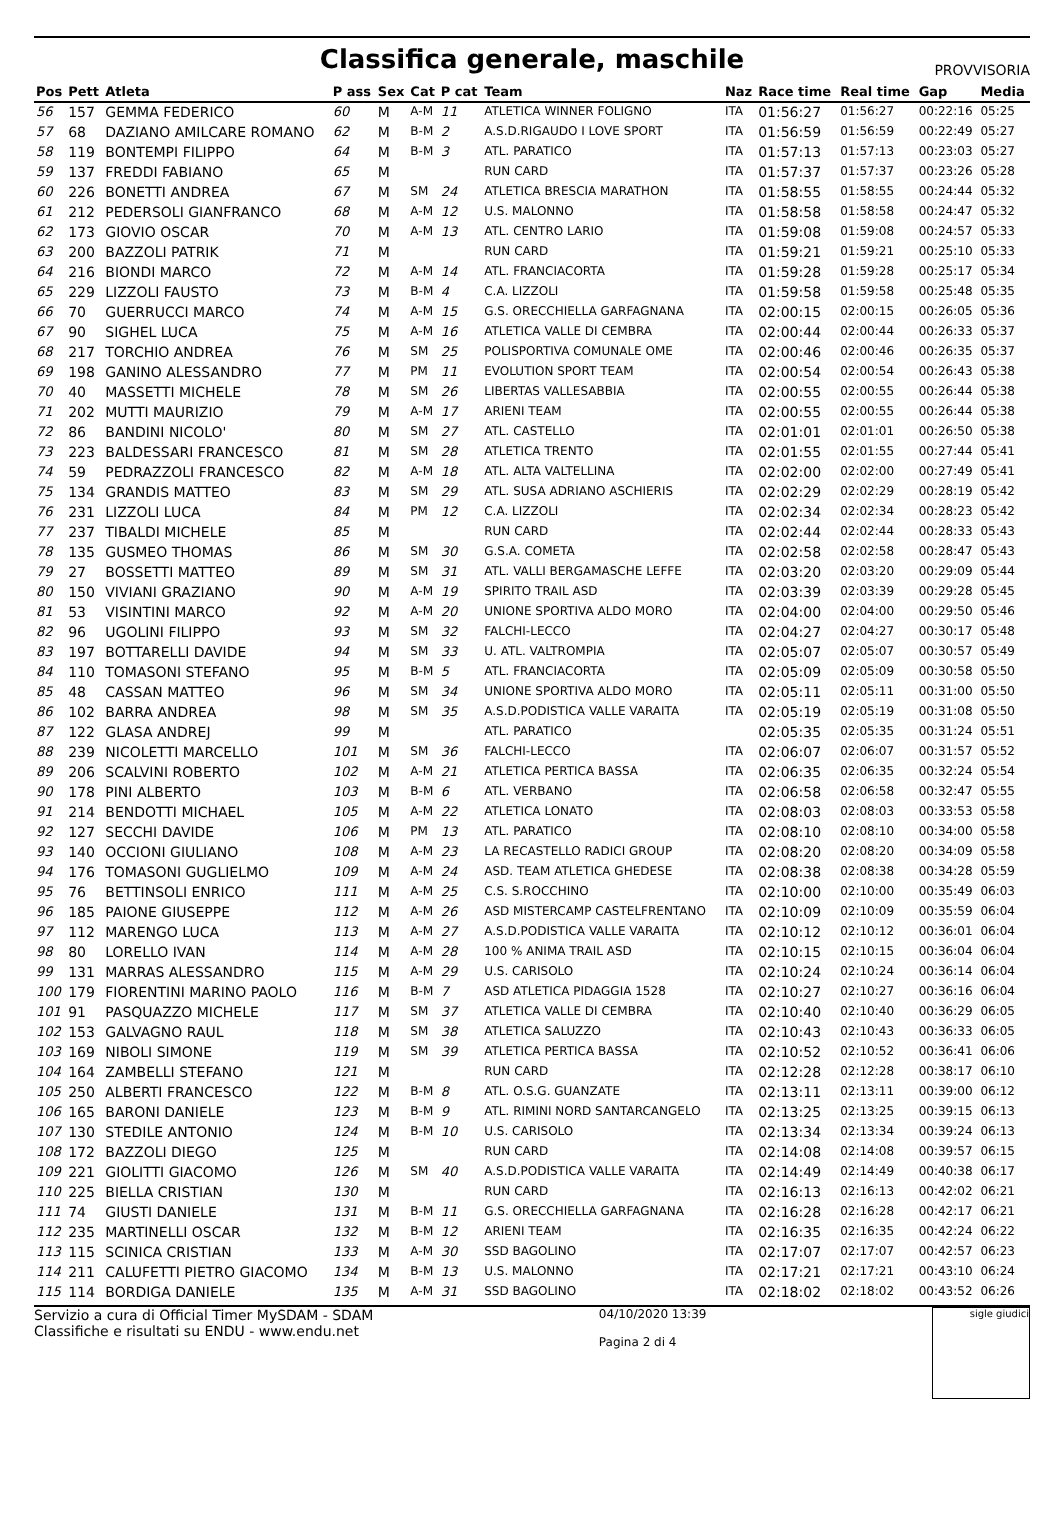Classifica generale, maschile
PROVVISORIA
| Pos | Pett | Atleta | P ass | Sex | Cat | P cat | Team | Naz | Race time | Real time | Gap | Media |
| --- | --- | --- | --- | --- | --- | --- | --- | --- | --- | --- | --- | --- |
| 56 | 157 | GEMMA FEDERICO | 60 | M | A-M | 11 | ATLETICA WINNER FOLIGNO | ITA | 01:56:27 | 01:56:27 | 00:22:16 | 05:25 |
| 57 | 68 | DAZIANO AMILCARE ROMANO | 62 | M | B-M | 2 | A.S.D.RIGAUDO I LOVE SPORT | ITA | 01:56:59 | 01:56:59 | 00:22:49 | 05:27 |
| 58 | 119 | BONTEMPI FILIPPO | 64 | M | B-M | 3 | ATL. PARATICO | ITA | 01:57:13 | 01:57:13 | 00:23:03 | 05:27 |
| 59 | 137 | FREDDI FABIANO | 65 | M | | | RUN CARD | ITA | 01:57:37 | 01:57:37 | 00:23:26 | 05:28 |
| 60 | 226 | BONETTI ANDREA | 67 | M | SM | 24 | ATLETICA BRESCIA MARATHON | ITA | 01:58:55 | 01:58:55 | 00:24:44 | 05:32 |
| 61 | 212 | PEDERSOLI GIANFRANCO | 68 | M | A-M | 12 | U.S. MALONNO | ITA | 01:58:58 | 01:58:58 | 00:24:47 | 05:32 |
| 62 | 173 | GIOVIO OSCAR | 70 | M | A-M | 13 | ATL. CENTRO LARIO | ITA | 01:59:08 | 01:59:08 | 00:24:57 | 05:33 |
| 63 | 200 | BAZZOLI PATRIK | 71 | M | | | RUN CARD | ITA | 01:59:21 | 01:59:21 | 00:25:10 | 05:33 |
| 64 | 216 | BIONDI MARCO | 72 | M | A-M | 14 | ATL. FRANCIACORTA | ITA | 01:59:28 | 01:59:28 | 00:25:17 | 05:34 |
| 65 | 229 | LIZZOLI FAUSTO | 73 | M | B-M | 4 | C.A. LIZZOLI | ITA | 01:59:58 | 01:59:58 | 00:25:48 | 05:35 |
| 66 | 70 | GUERRUCCI MARCO | 74 | M | A-M | 15 | G.S. ORECCHIELLA GARFAGNANA | ITA | 02:00:15 | 02:00:15 | 00:26:05 | 05:36 |
| 67 | 90 | SIGHEL LUCA | 75 | M | A-M | 16 | ATLETICA VALLE DI CEMBRA | ITA | 02:00:44 | 02:00:44 | 00:26:33 | 05:37 |
| 68 | 217 | TORCHIO ANDREA | 76 | M | SM | 25 | POLISPORTIVA COMUNALE OME | ITA | 02:00:46 | 02:00:46 | 00:26:35 | 05:37 |
| 69 | 198 | GANINO ALESSANDRO | 77 | M | PM | 11 | EVOLUTION SPORT TEAM | ITA | 02:00:54 | 02:00:54 | 00:26:43 | 05:38 |
| 70 | 40 | MASSETTI MICHELE | 78 | M | SM | 26 | LIBERTAS VALLESABBIA | ITA | 02:00:55 | 02:00:55 | 00:26:44 | 05:38 |
| 71 | 202 | MUTTI MAURIZIO | 79 | M | A-M | 17 | ARIENI TEAM | ITA | 02:00:55 | 02:00:55 | 00:26:44 | 05:38 |
| 72 | 86 | BANDINI NICOLO' | 80 | M | SM | 27 | ATL. CASTELLO | ITA | 02:01:01 | 02:01:01 | 00:26:50 | 05:38 |
| 73 | 223 | BALDESSARI FRANCESCO | 81 | M | SM | 28 | ATLETICA TRENTO | ITA | 02:01:55 | 02:01:55 | 00:27:44 | 05:41 |
| 74 | 59 | PEDRAZZOLI FRANCESCO | 82 | M | A-M | 18 | ATL. ALTA VALTELLINA | ITA | 02:02:00 | 02:02:00 | 00:27:49 | 05:41 |
| 75 | 134 | GRANDIS MATTEO | 83 | M | SM | 29 | ATL. SUSA ADRIANO ASCHIERIS | ITA | 02:02:29 | 02:02:29 | 00:28:19 | 05:42 |
| 76 | 231 | LIZZOLI LUCA | 84 | M | PM | 12 | C.A. LIZZOLI | ITA | 02:02:34 | 02:02:34 | 00:28:23 | 05:42 |
| 77 | 237 | TIBALDI MICHELE | 85 | M | | | RUN CARD | ITA | 02:02:44 | 02:02:44 | 00:28:33 | 05:43 |
| 78 | 135 | GUSMEO THOMAS | 86 | M | SM | 30 | G.S.A. COMETA | ITA | 02:02:58 | 02:02:58 | 00:28:47 | 05:43 |
| 79 | 27 | BOSSETTI MATTEO | 89 | M | SM | 31 | ATL. VALLI BERGAMASCHE LEFFE | ITA | 02:03:20 | 02:03:20 | 00:29:09 | 05:44 |
| 80 | 150 | VIVIANI GRAZIANO | 90 | M | A-M | 19 | SPIRITO TRAIL ASD | ITA | 02:03:39 | 02:03:39 | 00:29:28 | 05:45 |
| 81 | 53 | VISINTINI MARCO | 92 | M | A-M | 20 | UNIONE SPORTIVA ALDO MORO | ITA | 02:04:00 | 02:04:00 | 00:29:50 | 05:46 |
| 82 | 96 | UGOLINI FILIPPO | 93 | M | SM | 32 | FALCHI-LECCO | ITA | 02:04:27 | 02:04:27 | 00:30:17 | 05:48 |
| 83 | 197 | BOTTARELLI DAVIDE | 94 | M | SM | 33 | U. ATL. VALTROMPIA | ITA | 02:05:07 | 02:05:07 | 00:30:57 | 05:49 |
| 84 | 110 | TOMASONI STEFANO | 95 | M | B-M | 5 | ATL. FRANCIACORTA | ITA | 02:05:09 | 02:05:09 | 00:30:58 | 05:50 |
| 85 | 48 | CASSAN MATTEO | 96 | M | SM | 34 | UNIONE SPORTIVA ALDO MORO | ITA | 02:05:11 | 02:05:11 | 00:31:00 | 05:50 |
| 86 | 102 | BARRA ANDREA | 98 | M | SM | 35 | A.S.D.PODISTICA VALLE VARAITA | ITA | 02:05:19 | 02:05:19 | 00:31:08 | 05:50 |
| 87 | 122 | GLASA ANDREJ | 99 | M | | | ATL. PARATICO | | 02:05:35 | 02:05:35 | 00:31:24 | 05:51 |
| 88 | 239 | NICOLETTI MARCELLO | 101 | M | SM | 36 | FALCHI-LECCO | ITA | 02:06:07 | 02:06:07 | 00:31:57 | 05:52 |
| 89 | 206 | SCALVINI ROBERTO | 102 | M | A-M | 21 | ATLETICA PERTICA BASSA | ITA | 02:06:35 | 02:06:35 | 00:32:24 | 05:54 |
| 90 | 178 | PINI ALBERTO | 103 | M | B-M | 6 | ATL. VERBANO | ITA | 02:06:58 | 02:06:58 | 00:32:47 | 05:55 |
| 91 | 214 | BENDOTTI MICHAEL | 105 | M | A-M | 22 | ATLETICA LONATO | ITA | 02:08:03 | 02:08:03 | 00:33:53 | 05:58 |
| 92 | 127 | SECCHI DAVIDE | 106 | M | PM | 13 | ATL. PARATICO | ITA | 02:08:10 | 02:08:10 | 00:34:00 | 05:58 |
| 93 | 140 | OCCIONI GIULIANO | 108 | M | A-M | 23 | LA RECASTELLO RADICI GROUP | ITA | 02:08:20 | 02:08:20 | 00:34:09 | 05:58 |
| 94 | 176 | TOMASONI GUGLIELMO | 109 | M | A-M | 24 | ASD. TEAM ATLETICA GHEDESE | ITA | 02:08:38 | 02:08:38 | 00:34:28 | 05:59 |
| 95 | 76 | BETTINSOLI ENRICO | 111 | M | A-M | 25 | C.S. S.ROCCHINO | ITA | 02:10:00 | 02:10:00 | 00:35:49 | 06:03 |
| 96 | 185 | PAIONE GIUSEPPE | 112 | M | A-M | 26 | ASD MISTERCAMP CASTELFRENTANO | ITA | 02:10:09 | 02:10:09 | 00:35:59 | 06:04 |
| 97 | 112 | MARENGO LUCA | 113 | M | A-M | 27 | A.S.D.PODISTICA VALLE VARAITA | ITA | 02:10:12 | 02:10:12 | 00:36:01 | 06:04 |
| 98 | 80 | LORELLO IVAN | 114 | M | A-M | 28 | 100 % ANIMA TRAIL ASD | ITA | 02:10:15 | 02:10:15 | 00:36:04 | 06:04 |
| 99 | 131 | MARRAS ALESSANDRO | 115 | M | A-M | 29 | U.S. CARISOLO | ITA | 02:10:24 | 02:10:24 | 00:36:14 | 06:04 |
| 100 | 179 | FIORENTINI MARINO PAOLO | 116 | M | B-M | 7 | ASD ATLETICA PIDAGGIA 1528 | ITA | 02:10:27 | 02:10:27 | 00:36:16 | 06:04 |
| 101 | 91 | PASQUAZZO MICHELE | 117 | M | SM | 37 | ATLETICA VALLE DI CEMBRA | ITA | 02:10:40 | 02:10:40 | 00:36:29 | 06:05 |
| 102 | 153 | GALVAGNO RAUL | 118 | M | SM | 38 | ATLETICA SALUZZO | ITA | 02:10:43 | 02:10:43 | 00:36:33 | 06:05 |
| 103 | 169 | NIBOLI SIMONE | 119 | M | SM | 39 | ATLETICA PERTICA BASSA | ITA | 02:10:52 | 02:10:52 | 00:36:41 | 06:06 |
| 104 | 164 | ZAMBELLI STEFANO | 121 | M | | | RUN CARD | ITA | 02:12:28 | 02:12:28 | 00:38:17 | 06:10 |
| 105 | 250 | ALBERTI FRANCESCO | 122 | M | B-M | 8 | ATL. O.S.G. GUANZATE | ITA | 02:13:11 | 02:13:11 | 00:39:00 | 06:12 |
| 106 | 165 | BARONI DANIELE | 123 | M | B-M | 9 | ATL. RIMINI NORD SANTARCANGELO | ITA | 02:13:25 | 02:13:25 | 00:39:15 | 06:13 |
| 107 | 130 | STEDILE ANTONIO | 124 | M | B-M | 10 | U.S. CARISOLO | ITA | 02:13:34 | 02:13:34 | 00:39:24 | 06:13 |
| 108 | 172 | BAZZOLI DIEGO | 125 | M | | | RUN CARD | ITA | 02:14:08 | 02:14:08 | 00:39:57 | 06:15 |
| 109 | 221 | GIOLITTI GIACOMO | 126 | M | SM | 40 | A.S.D.PODISTICA VALLE VARAITA | ITA | 02:14:49 | 02:14:49 | 00:40:38 | 06:17 |
| 110 | 225 | BIELLA CRISTIAN | 130 | M | | | RUN CARD | ITA | 02:16:13 | 02:16:13 | 00:42:02 | 06:21 |
| 111 | 74 | GIUSTI DANIELE | 131 | M | B-M | 11 | G.S. ORECCHIELLA GARFAGNANA | ITA | 02:16:28 | 02:16:28 | 00:42:17 | 06:21 |
| 112 | 235 | MARTINELLI OSCAR | 132 | M | B-M | 12 | ARIENI TEAM | ITA | 02:16:35 | 02:16:35 | 00:42:24 | 06:22 |
| 113 | 115 | SCINICA CRISTIAN | 133 | M | A-M | 30 | SSD BAGOLINO | ITA | 02:17:07 | 02:17:07 | 00:42:57 | 06:23 |
| 114 | 211 | CALUFETTI PIETRO GIACOMO | 134 | M | B-M | 13 | U.S. MALONNO | ITA | 02:17:21 | 02:17:21 | 00:43:10 | 06:24 |
| 115 | 114 | BORDIGA DANIELE | 135 | M | A-M | 31 | SSD BAGOLINO | ITA | 02:18:02 | 02:18:02 | 00:43:52 | 06:26 |
Servizio a cura di Official Timer MySDAM - SDAM
Classifiche e risultati su ENDU - www.endu.net
04/10/2020 13:39
Pagina 2 di 4
sigle giudici